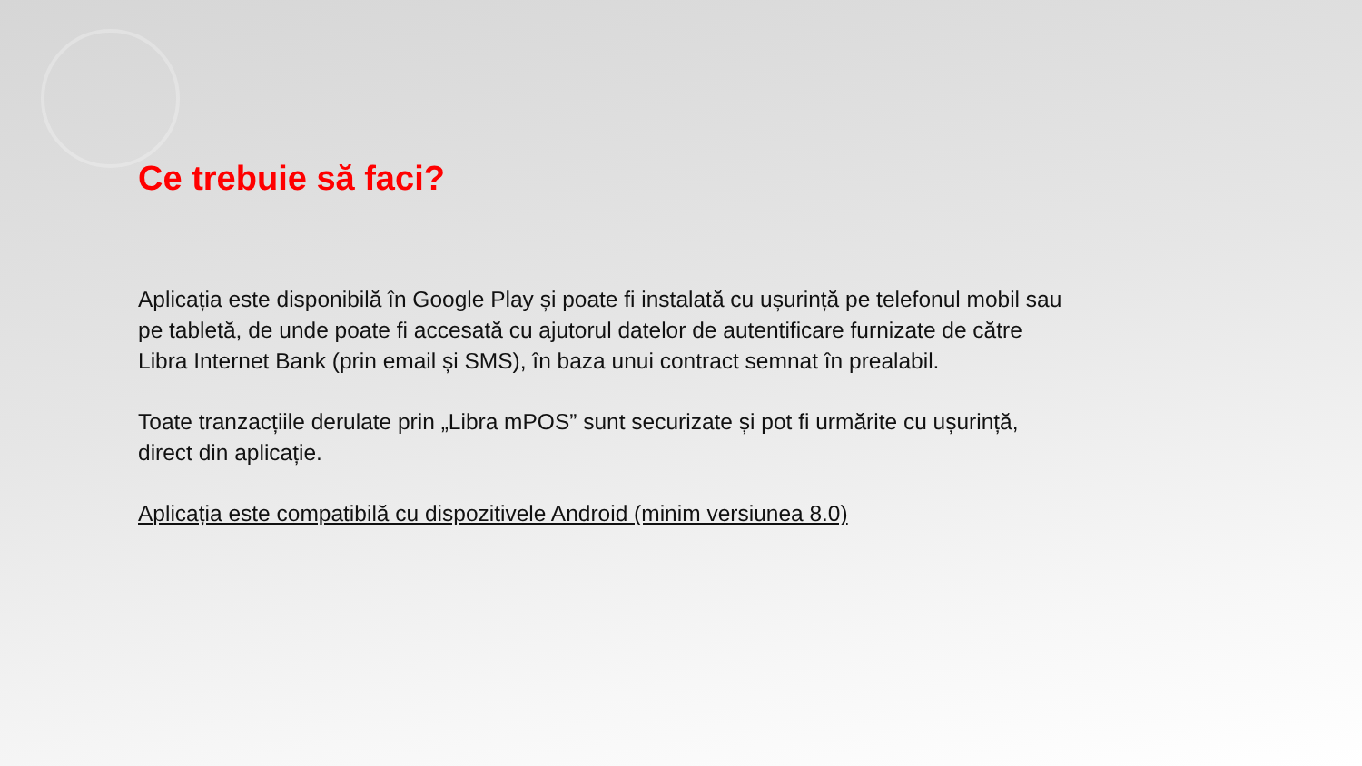Ce trebuie să faci?
Aplicația este disponibilă în Google Play și poate fi instalată cu ușurință pe telefonul mobil sau pe tabletă, de unde poate fi accesată cu ajutorul datelor de autentificare furnizate de către Libra Internet Bank (prin email și SMS), în baza unui contract semnat în prealabil.
Toate tranzacțiile derulate prin „Libra mPOS” sunt securizate și pot fi urmărite cu ușurință, direct din aplicație.
Aplicația este compatibilă cu dispozitivele Android (minim versiunea 8.0)